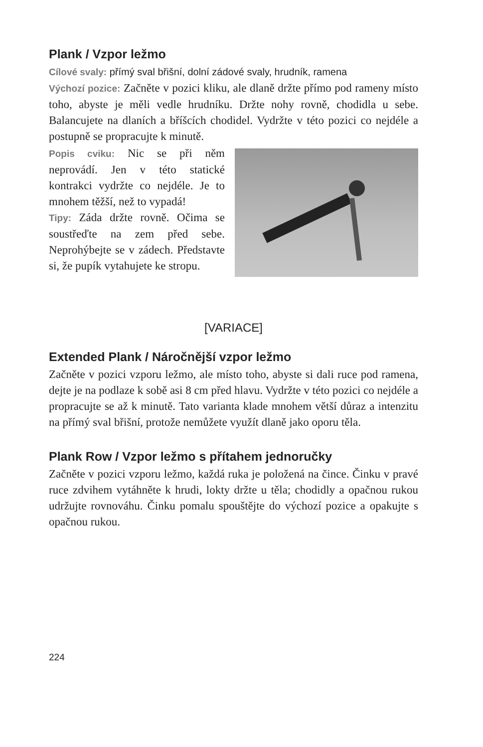Plank / Vzpor ležmo
Cílové svaly: přímý sval břišní, dolní zádové svaly, hrudník, ramena
Výchozí pozice: Začněte v pozici kliku, ale dlaně držte přímo pod rameny místo toho, abyste je měli vedle hrudníku. Držte nohy rovně, chodidla u sebe. Balancujete na dlaních a bříšcích chodidel. Vydržte v této pozici co nejdéle a postupně se propracujte k minutě.
Popis cviku: Nic se při něm neprovádí. Jen v této statické kontrakci vydržte co nejdéle. Je to mnohem těžší, než to vypadá!
Tipy: Záda držte rovně. Očima se soustřeďte na zem před sebe. Neprohýbejte se v zádech. Představte si, že pupík vytahujete ke stropu.
[VARIACE]
Extended Plank / Náročnější vzpor ležmo
Začněte v pozici vzporu ležmo, ale místo toho, abyste si dali ruce pod ramena, dejte je na podlaze k sobě asi 8 cm před hlavu. Vydržte v této pozici co nejdéle a propracujte se až k minutě. Tato varianta klade mnohem větší důraz a intenzitu na přímý sval břišní, protože nemůžete využít dlaně jako oporu těla.
Plank Row / Vzpor ležmo s přítahem jednoručky
Začněte v pozici vzporu ležmo, každá ruka je položená na čince. Činku v pravé ruce zdvihem vytáhněte k hrudi, lokty držte u těla; chodidly a opačnou rukou udržujte rovnováhu. Činku pomalu spouštějte do výchozí pozice a opakujte s opačnou rukou.
224